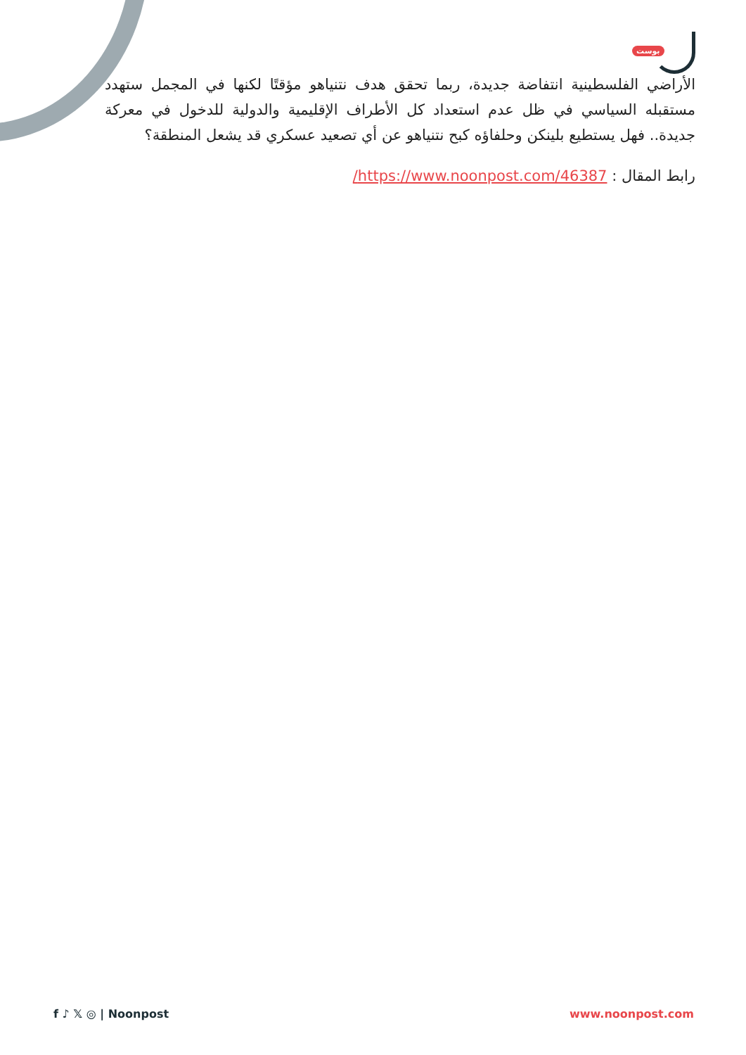بوست
الأراضي الفلسطينية انتفاضة جديدة، ربما تحقق هدف نتنياهو مؤقتًا لكنها في المجمل ستهدد مستقبله السياسي في ظل عدم استعداد كل الأطراف الإقليمية والدولية للدخول في معركة جديدة.. فهل يستطيع بلينكن وحلفاؤه كبح نتنياهو عن أي تصعيد عسكري قد يشعل المنطقة؟
رابط المقال : https://www.noonpost.com/46387/
f ♪ 𝕏 ◎ | Noonpost www.noonpost.com